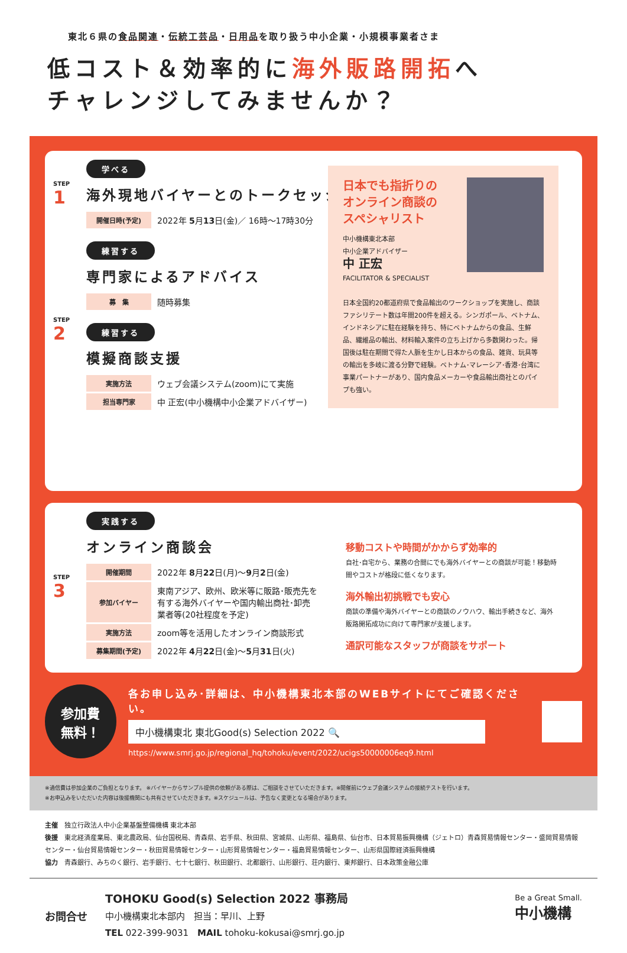東北６県の食品関連・伝統工芸品・日用品を取り扱う中小企業・小規模事業者さま
低コスト＆効率的に海外販路開拓へ
チャレンジしてみませんか？
STEP
1
学べる
海外現地バイヤーとのトークセッション
| 開催日時(予定) | 2022年 5 月 13 日(金)／ 16時〜17時30分 |
STEP
2
練習する
専門家によるアドバイス
| 募 集 | 随時募集 |
練習する
模擬商談支援
| 実施方法 | ウェブ会議システム(zoom)にて実施 |
| 担当専門家 | 中 正宏(中小機構中小企業アドバイザー) |
日本でも指折りの
オンライン商談の
スペシャリスト
中小機構東北本部
中小企業アドバイザー
中 正宏
FACILITATOR & SPECIALIST
日本全国約20都道府県で食品輸出のワークショップを実施し、商談ファシリテート数は年間200件を超える。シンガポール、ベトナム、インドネシアに駐在経験を持ち、特にベトナムからの食品、生鮮品、繊維品の輸出、材料輸入案件の立ち上げから多数関わった。帰国後は駐在期間で得た人脈を生かし日本からの食品、雑貨、玩具等の輸出を多岐に渡る分野で経験。ベトナム･マレーシア･香港･台湾に事業パートナーがあり、国内食品メーカーや食品輸出商社とのパイプも強い。
STEP
3
実践する
オンライン商談会
| 開催期間 | 2022年 8 月 22 日(月)〜 9 月 2 日(金) |
| 参加バイヤー | 東南アジア、欧州、欧米等に販路･販売先を 有する海外バイヤーや国内輸出商社･卸売 業者等(20社程度を予定) |
| 実施方法 | zoom等を活用したオンライン商談形式 |
| 募集期間(予定) | 2022年 4 月 22 日(金)〜 5 月 31 日(火) |
移動コストや時間がかからず効率的
自社･自宅から、業務の合間にでも海外バイヤーとの商談が可能！移動時間やコストが格段に低くなります。
海外輸出初挑戦でも安心
商談の準備や海外バイヤーとの商談のノウハウ、輸出手続きなど、海外販路開拓成功に向けて専門家が支援します。
通訳可能なスタッフが商談をサポート
参加費
無料！
各お申し込み･詳細は、中小機構東北本部のWEBサイトにてご確認ください。
中小機構東北 東北Good(s) Selection 2022 🔍
https://www.smrj.go.jp/regional_hq/tohoku/event/2022/ucigs50000006eq9.html
※通信費は参加企業のご負担となります。 ※バイヤーからサンプル提供の依頼がある際は、ご相談をさせていただきます。※開催前にウェブ会議システムの接続テストを行います。
※お申込みをいただいた内容は後援機関にも共有させていただきます。※スケジュールは、予告なく変更となる場合があります。
主催　独立行政法人中小企業基盤整備機構 東北本部
後援　東北経済産業局、東北農政局、仙台国税局、青森県、岩手県、秋田県、宮城県、山形県、福島県、仙台市、日本貿易振興機構（ジェトロ）青森貿易情報センター・盛岡貿易情報センター・仙台貿易情報センター・秋田貿易情報センター・山形貿易情報センター・福島貿易情報センター、山形県国際経済振興機構
協力　青森銀行、みちのく銀行、岩手銀行、七十七銀行、秋田銀行、北都銀行、山形銀行、荘内銀行、東邦銀行、日本政策金融公庫
お問合せ
TOHOKU Good(s) Selection 2022 事務局
中小機構東北本部内　担当：早川、上野
TEL 022-399-9031　MAIL tohoku-kokusai@smrj.go.jp
Be a Great Small.
中小機構